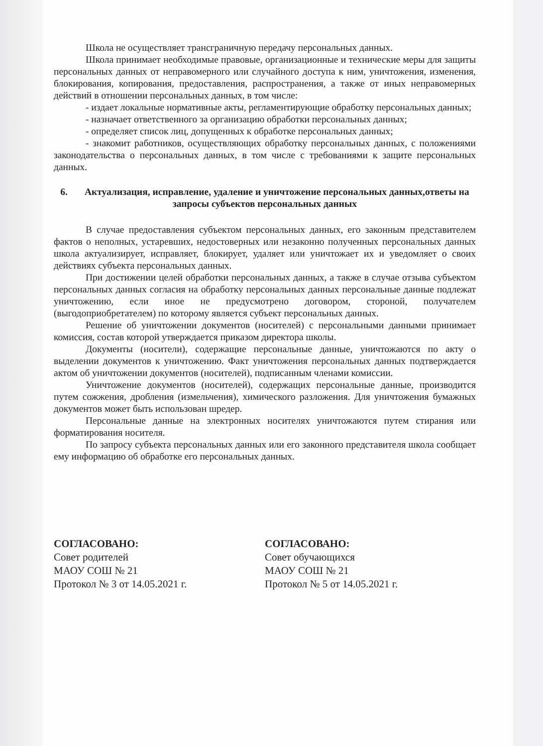Школа не осуществляет трансграничную передачу персональных данных.
Школа принимает необходимые правовые, организационные и технические меры для защиты персональных данных от неправомерного или случайного доступа к ним, уничтожения, изменения, блокирования, копирования, предоставления, распространения, а также от иных неправомерных действий в отношении персональных данных, в том числе:
- издает локальные нормативные акты, регламентирующие обработку персональных данных;
- назначает ответственного за организацию обработки персональных данных;
- определяет список лиц, допущенных к обработке персональных данных;
- знакомит работников, осуществляющих обработку персональных данных, с положениями законодательства о персональных данных, в том числе с требованиями к защите персональных данных.
6. Актуализация, исправление, удаление и уничтожение персональных данных,ответы на запросы субъектов персональных данных
В случае предоставления субъектом персональных данных, его законным представителем фактов о неполных, устаревших, недостоверных или незаконно полученных персональных данных школа актуализирует, исправляет, блокирует, удаляет или уничтожает их и уведомляет о своих действиях субъекта персональных данных.
При достижении целей обработки персональных данных, а также в случае отзыва субъектом персональных данных согласия на обработку персональных данных персональные данные подлежат уничтожению, если иное не предусмотрено договором, стороной, получателем (выгодоприобретателем) по которому является субъект персональных данных.
Решение об уничтожении документов (носителей) с персональными данными принимает комиссия, состав которой утверждается приказом директора школы.
Документы (носители), содержащие персональные данные, уничтожаются по акту о выделении документов к уничтожению. Факт уничтожения персональных данных подтверждается актом об уничтожении документов (носителей), подписанным членами комиссии.
Уничтожение документов (носителей), содержащих персональные данные, производится путем сожжения, дробления (измельчения), химического разложения. Для уничтожения бумажных документов может быть использован шредер.
Персональные данные на электронных носителях уничтожаются путем стирания или форматирования носителя.
По запросу субъекта персональных данных или его законного представителя школа сообщает ему информацию об обработке его персональных данных.
СОГЛАСОВАНО:
Совет родителей
МАОУ СОШ № 21
Протокол № 3 от 14.05.2021 г.
СОГЛАСОВАНО:
Совет обучающихся
МАОУ СОШ № 21
Протокол № 5 от 14.05.2021 г.